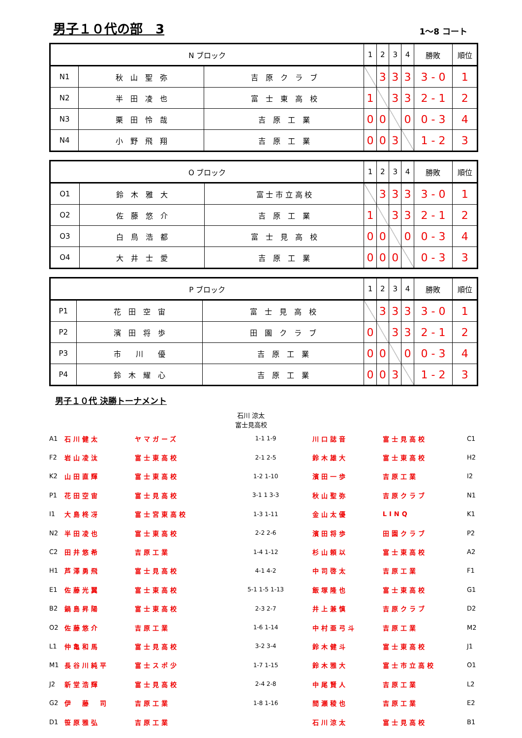男子１０代の部　3
1～8 コート
| N ブロック | | | 1 | 2 | 3 | 4 | 勝敗 | 順位 |
| --- | --- | --- | --- | --- | --- | --- | --- | --- |
| N1 | 秋 山 聖 弥 | 吉 原 ク ラ ブ | | 3 | 3 | 3 | 3 - 0 | 1 |
| N2 | 半 田 凌 也 | 富 士 東 高 校 | 1 | | 3 | 3 | 2 - 1 | 2 |
| N3 | 栗 田 怜 哉 | 吉 原 工 業 | 0 | 0 | | 0 | 0 - 3 | 4 |
| N4 | 小 野 飛 翔 | 吉 原 工 業 | 0 | 0 | 3 | | 1 - 2 | 3 |
| O ブロック | | | 1 | 2 | 3 | 4 | 勝敗 | 順位 |
| --- | --- | --- | --- | --- | --- | --- | --- | --- |
| O1 | 鈴 木 雅 大 | 富 士 市 立 高 校 | | 3 | 3 | 3 | 3 - 0 | 1 |
| O2 | 佐 藤 悠 介 | 吉 原 工 業 | 1 | | 3 | 3 | 2 - 1 | 2 |
| O3 | 白 鳥 浩 都 | 富 士 見 高 校 | 0 | 0 | | 0 | 0 - 3 | 4 |
| O4 | 大 井 士 愛 | 吉 原 工 業 | 0 | 0 | 0 | | 0 - 3 | 3 |
| P ブロック | | | 1 | 2 | 3 | 4 | 勝敗 | 順位 |
| --- | --- | --- | --- | --- | --- | --- | --- | --- |
| P1 | 花 田 空 宙 | 富 士 見 高 校 | | 3 | 3 | 3 | 3 - 0 | 1 |
| P2 | 濱 田 将 歩 | 田 園 ク ラ ブ | 0 | | 3 | 3 | 2 - 1 | 2 |
| P3 | 市 川 優 | 吉 原 工 業 | 0 | 0 | | 0 | 0 - 3 | 4 |
| P4 | 鈴 木 耀 心 | 吉 原 工 業 | 0 | 0 | 3 | | 1 - 2 | 3 |
男子１０代 決勝トーナメント
石川 涼太
富士見高校
| A1 | 石川健太 | ヤマガーズ | 1-1 1-9 | 川口誌音 | 富士見高校 | C1 |
| F2 | 岩山凌汰 | 富士東高校 | 2-1 2-5 | 鈴木雄大 | 富士東高校 | H2 |
| K2 | 山田直輝 | 富士東高校 | 1-2 1-10 | 濱田一歩 | 吉原工業 | I2 |
| P1 | 花田空宙 | 富士見高校 | 3-1 1 3-3 | 秋山聖弥 | 吉原クラブ | N1 |
| I1 | 大島柊冴 | 富士宮東高校 | 1-3 1-11 | 金山太優 | LINQ | K1 |
| N2 | 半田凌也 | 富士東高校 | 2-2 2-6 | 濱田将歩 | 田園クラブ | P2 |
| C2 | 田井悠希 | 吉原工業 | 1-4 1-12 | 杉山頼以 | 富士東高校 | A2 |
| H1 | 芦澤勇飛 | 富士見高校 | 4-1 4-2 | 中司啓太 | 吉原工業 | F1 |
| E1 | 佐藤光翼 | 富士東高校 | 5-1 1-5 1-13 | 飯塚隆也 | 富士東高校 | G1 |
| B2 | 鍋島昇陽 | 富士東高校 | 2-3 2-7 | 井上兼慎 | 吉原クラブ | D2 |
| O2 | 佐藤悠介 | 吉原工業 | 1-6 1-14 | 中村亜弓斗 | 吉原工業 | M2 |
| L1 | 仲亀和馬 | 富士見高校 | 3-2 3-4 | 鈴木健斗 | 富士東高校 | J1 |
| M1 | 長谷川純平 | 富士スポ少 | 1-7 1-15 | 鈴木雅大 | 富士市立高校 | O1 |
| J2 | 新堂浩輝 | 富士見高校 | 2-4 2-8 | 中尾賢人 | 吉原工業 | L2 |
| G2 | 伊 藤 司 | 吉原工業 | 1-8 1-16 | 間瀬稜也 | 吉原工業 | E2 |
| D1 | 笹原雅弘 | 吉原工業 | | 石川涼太 | 富士見高校 | B1 |